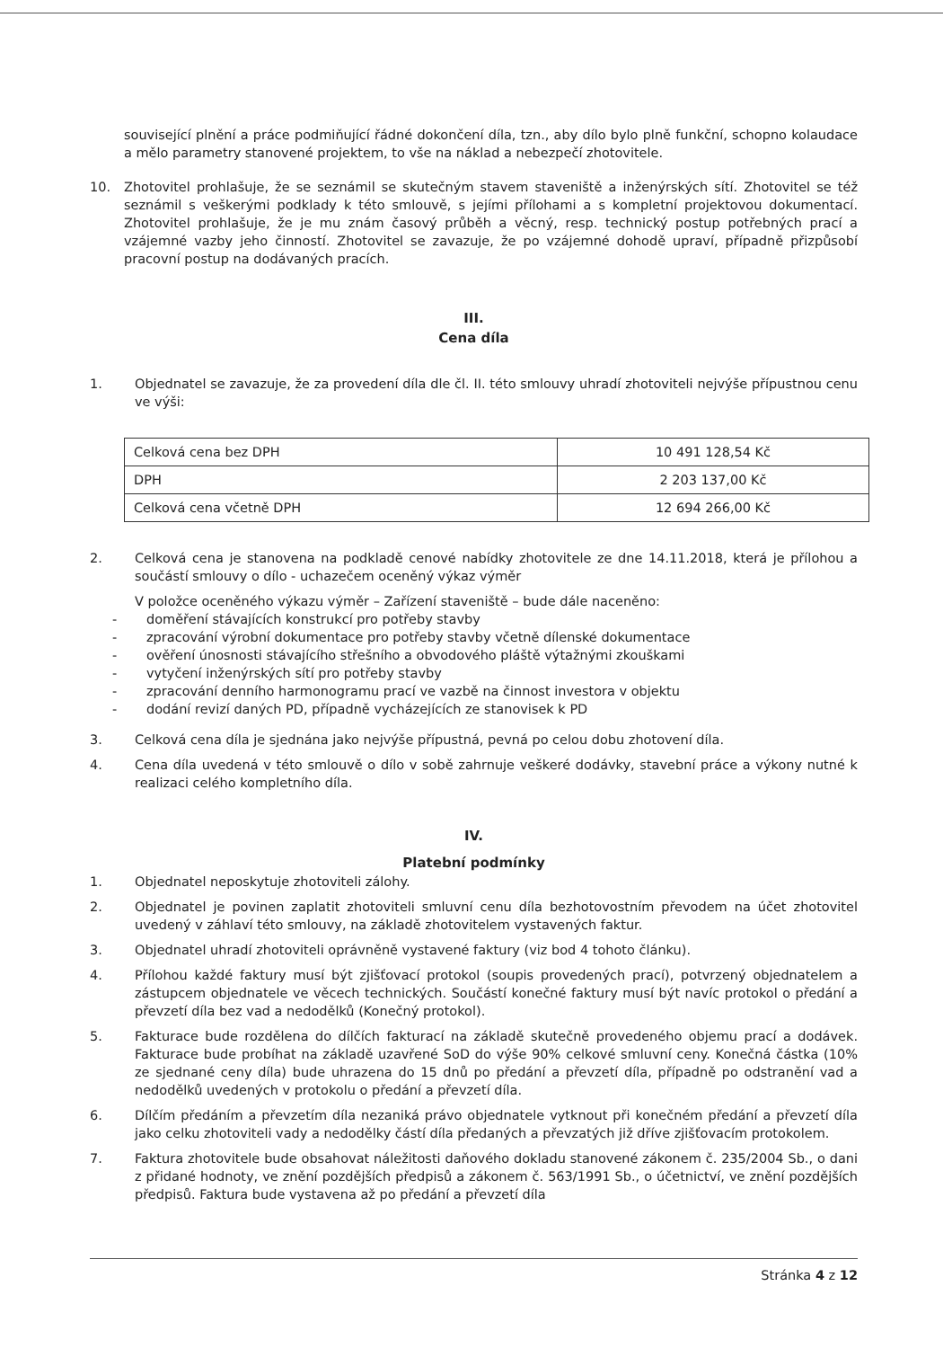související plnění a práce podmiňující řádné dokončení díla, tzn., aby dílo bylo plně funkční, schopno kolaudace a mělo parametry stanovené projektem, to vše na náklad a nebezpečí zhotovitele.
10. Zhotovitel prohlašuje, že se seznámil se skutečným stavem staveniště a inženýrských sítí. Zhotovitel se též seznámil s veškerými podklady k této smlouvě, s jejími přílohami a s kompletní projektovou dokumentací. Zhotovitel prohlašuje, že je mu znám časový průběh a věcný, resp. technický postup potřebných prací a vzájemné vazby jeho činností. Zhotovitel se zavazuje, že po vzájemné dohodě upraví, případně přizpůsobí pracovní postup na dodávaných pracích.
III.
Cena díla
1. Objednatel se zavazuje, že za provedení díla dle čl. II. této smlouvy uhradí zhotoviteli nejvýše přípustnou cenu ve výši:
| Celková cena bez DPH | 10 491 128,54 Kč |
| DPH | 2 203 137,00 Kč |
| Celková cena včetně DPH | 12 694 266,00 Kč |
2. Celková cena je stanovena na podkladě cenové nabídky zhotovitele ze dne 14.11.2018, která je přílohou a součástí smlouvy o dílo - uchazečem oceněný výkaz výměr
V položce oceněného výkazu výměr – Zařízení staveniště – bude dále naceněno:
- doměření stávajících konstrukcí pro potřeby stavby
- zpracování výrobní dokumentace pro potřeby stavby včetně dílenské dokumentace
- ověření únosnosti stávajícího střešního a obvodového pláště výtažnými zkouškami
- vytyčení inženýrských sítí pro potřeby stavby
- zpracování denního harmonogramu prací ve vazbě na činnost investora v objektu
- dodání revizí daných PD, případně vycházejících ze stanovisek k PD
3. Celková cena díla je sjednána jako nejvýše přípustná, pevná po celou dobu zhotovení díla.
4. Cena díla uvedená v této smlouvě o dílo v sobě zahrnuje veškeré dodávky, stavební práce a výkony nutné k realizaci celého kompletního díla.
IV.
Platební podmínky
1. Objednatel neposkytuje zhotoviteli zálohy.
2. Objednatel je povinen zaplatit zhotoviteli smluvní cenu díla bezhotovostním převodem na účet zhotovitel uvedený v záhlaví této smlouvy, na základě zhotovitelem vystavených faktur.
3. Objednatel uhradí zhotoviteli oprávněně vystavené faktury (viz bod 4 tohoto článku).
4. Přílohou každé faktury musí být zjišťovací protokol (soupis provedených prací), potvrzený objednatelem a zástupcem objednatele ve věcech technických. Součástí konečné faktury musí být navíc protokol o předání a převzetí díla bez vad a nedodělků (Konečný protokol).
5. Fakturace bude rozdělena do dílčích fakturací na základě skutečně provedeného objemu prací a dodávek. Fakturace bude probíhat na základě uzavřené SoD do výše 90% celkové smluvní ceny. Konečná částka (10% ze sjednané ceny díla) bude uhrazena do 15 dnů po předání a převzetí díla, případně po odstranění vad a nedodělků uvedených v protokolu o předání a převzetí díla.
6. Dílčím předáním a převzetím díla nezaniká právo objednatele vytknout při konečném předání a převzetí díla jako celku zhotoviteli vady a nedodělky částí díla předaných a převzatých již dříve zjišťovacím protokolem.
7. Faktura zhotovitele bude obsahovat náležitosti daňového dokladu stanovené zákonem č. 235/2004 Sb., o dani z přidané hodnoty, ve znění pozdějších předpisů a zákonem č. 563/1991 Sb., o účetnictví, ve znění pozdějších předpisů. Faktura bude vystavena až po předání a převzetí díla
Stránka 4 z 12